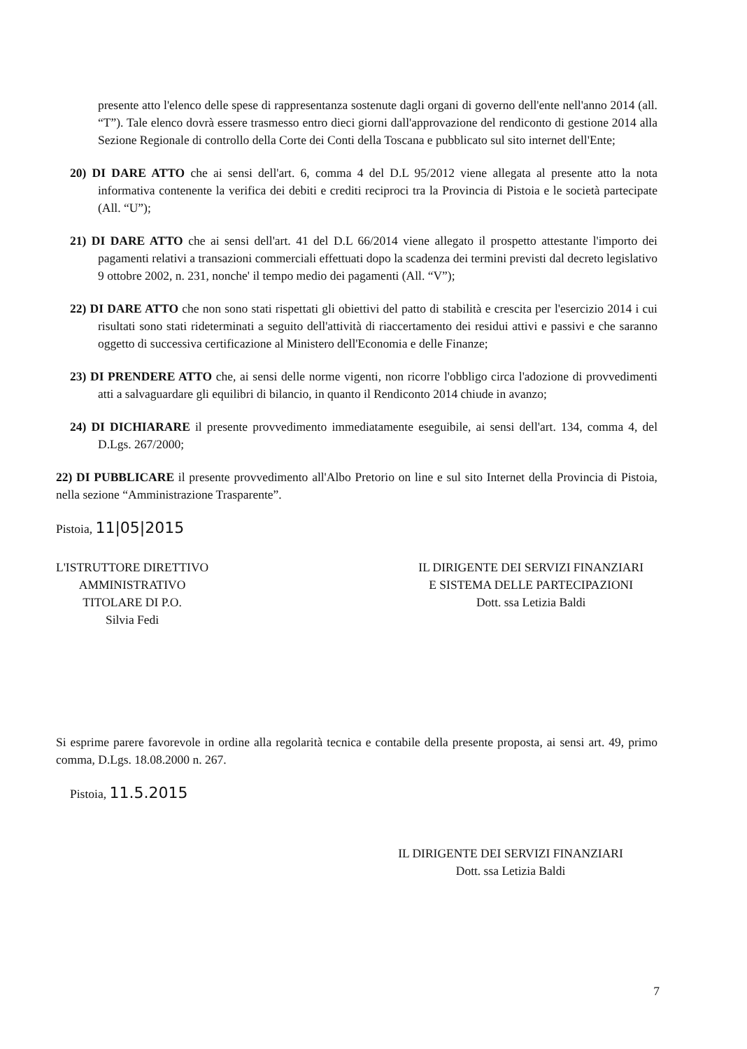presente atto l'elenco delle spese di rappresentanza sostenute dagli organi di governo dell'ente nell'anno 2014 (all. “T”). Tale elenco dovrà essere trasmesso entro dieci giorni dall'approvazione del rendiconto di gestione 2014 alla Sezione Regionale di controllo della Corte dei Conti della Toscana e pubblicato sul sito internet dell'Ente;
20) DI DARE ATTO che ai sensi dell'art. 6, comma 4 del D.L 95/2012 viene allegata al presente atto la nota informativa contenente la verifica dei debiti e crediti reciproci tra la Provincia di Pistoia e le società partecipate (All. “U”);
21) DI DARE ATTO che ai sensi dell'art. 41 del D.L 66/2014 viene allegato il prospetto attestante l'importo dei pagamenti relativi a transazioni commerciali effettuati dopo la scadenza dei termini previsti dal decreto legislativo 9 ottobre 2002, n. 231, nonche' il tempo medio dei pagamenti (All. “V”);
22) DI DARE ATTO che non sono stati rispettati gli obiettivi del patto di stabilità e crescita per l'esercizio 2014 i cui risultati sono stati rideterminati a seguito dell'attività di riaccertamento dei residui attivi e passivi e che saranno oggetto di successiva certificazione al Ministero dell'Economia e delle Finanze;
23) DI PRENDERE ATTO che, ai sensi delle norme vigenti, non ricorre l'obbligo circa l'adozione di provvedimenti atti a salvaguardare gli equilibri di bilancio, in quanto il Rendiconto 2014 chiude in avanzo;
24) DI DICHIARARE il presente provvedimento immediatamente eseguibile, ai sensi dell'art. 134, comma 4, del D.Lgs. 267/2000;
22) DI PUBBLICARE il presente provvedimento all'Albo Pretorio on line e sul sito Internet della Provincia di Pistoia, nella sezione “Amministrazione Trasparente”.
Pistoia, 11|05|2015
L'ISTRUTTORE DIRETTIVO
AMMINISTRATIVO
TITOLARE DI P.O.
Silvia Fedi
IL DIRIGENTE DEI SERVIZI FINANZIARI
E SISTEMA DELLE PARTECIPAZIONI
Dott. ssa Letizia Baldi
Si esprime parere favorevole in ordine alla regolarità tecnica e contabile della presente proposta, ai sensi art. 49, primo comma, D.Lgs. 18.08.2000 n. 267.
Pistoia, 11.5.2015
IL DIRIGENTE DEI SERVIZI FINANZIARI
Dott. ssa Letizia Baldi
7